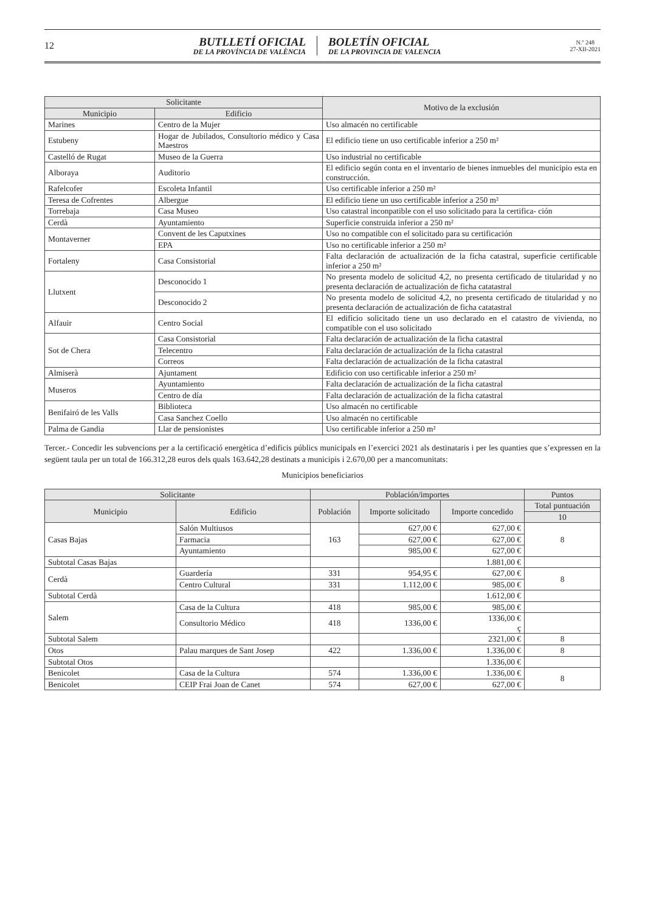12
BUTLLETÍ OFICIAL
DE LA PROVÍNCIA DE VALÈNCIA
BOLETÍN OFICIAL
DE LA PROVINCIA DE VALENCIA
N.º 248
27-XII-2021
| Solicitante | | Motivo de la exclusión |
| --- | --- | --- |
| Municipio | Edificio | |
| Marines | Centro de la Mujer | Uso almacén no certificable |
| Estubeny | Hogar de Jubilados, Consultorio médico y Casa Maestros | El edificio tiene un uso certificable inferior a 250 m² |
| Castelló de Rugat | Museo de la Guerra | Uso industrial no certificable |
| Alboraya | Auditorio | El edificio según conta en el inventario de bienes inmuebles del municipio esta en construcción. |
| Rafelcofer | Escoleta Infantil | Uso certificable inferior a 250 m² |
| Teresa de Cofrentes | Albergue | El edificio tiene un uso certificable inferior a 250 m² |
| Torrebaja | Casa Museo | Uso catastral inconpatible con el uso solicitado para la certifica- ción |
| Cerdà | Ayuntamiento | Superficie construida inferior a 250 m² |
| Montaverner | Convent de les Caputxines | Uso no compatible con el solicitado para su certificación |
| | EPA | Uso no certificable inferior a 250 m² |
| Fortaleny | Casa Consistorial | Falta declaración de actualización de la ficha catastral, superficie certificable inferior a 250 m² |
| Llutxent | Desconocido 1 | No presenta modelo de solicitud 4,2, no presenta certificado de titularidad y no presenta declaración de actualización de ficha catatastral |
| | Desconocido 2 | No presenta modelo de solicitud 4,2, no presenta certificado de titularidad y no presenta declaración de actualización de ficha catatastral |
| Alfauir | Centro Social | El edificio solicitado tiene un uso declarado en el catastro de vivienda, no compatible con el uso solicitado |
| Sot de Chera | Casa Consistorial | Falta declaración de actualización de la ficha catastral |
| | Telecentro | Falta declaración de actualización de la ficha catastral |
| | Correos | Falta declaración de actualización de la ficha catastral |
| Almiserà | Ajuntament | Edificio con uso certificable inferior a 250 m² |
| Museros | Ayuntamiento | Falta declaración de actualización de la ficha catastral |
| | Centro de día | Falta declaración de actualización de la ficha catastral |
| Benifairó de les Valls | Biblioteca | Uso almacén no certificable |
| | Casa Sanchez Coello | Uso almacén no certificable |
| Palma de Gandia | Llar de pensionistes | Uso certificable inferior a 250 m² |
Tercer.- Concedir les subvencions per a la certificació energètica d’edificis públics municipals en l’exercici 2021 als destinataris i per les quanties que s’expressen en la següent taula per un total de 166.312,28 euros dels quals 163.642,28 destinats a municipis i 2.670,00 per a mancomunitats:
Municipios beneficiarios
| Solicitante | | Población/importes | | | Puntos |
| --- | --- | --- | --- | --- | --- |
| Municipio | Edificio | Población | Importe solicitado | Importe concedido | Total puntuación |
| | | | | | 10 |
| Casas Bajas | Salón Multiusos | 163 | 627,00 € | 627,00 € | 8 |
| | Farmacia | | 627,00 € | 627,00 € | |
| | Ayuntamiento | | 985,00 € | 627,00 € | |
| Subtotal Casas Bajas | | | | 1.881,00 € | |
| Cerdà | Guardería | 331 | 954,95 € | 627,00 € | 8 |
| | Centro Cultural | 331 | 1.112,00 € | 985,00 € | |
| Subtotal Cerdà | | | | 1.612,00 € | |
| Salem | Casa de la Cultura | 418 | 985,00 € | 985,00 € | |
| | Consultorio Médico | 418 | 1336,00 € | 1336,00 € ç | |
| Subtotal Salem | | | | 2321,00 € | 8 |
| Otos | Palau marques de Sant Josep | 422 | 1.336,00 € | 1.336,00 € | 8 |
| Subtotal Otos | | | | 1.336,00 € | |
| Benicolet | Casa de la Cultura | 574 | 1.336,00 € | 1.336,00 € | 8 |
| Benicolet | CEIP Frai Joan de Canet | 574 | 627,00 € | 627,00 € | |